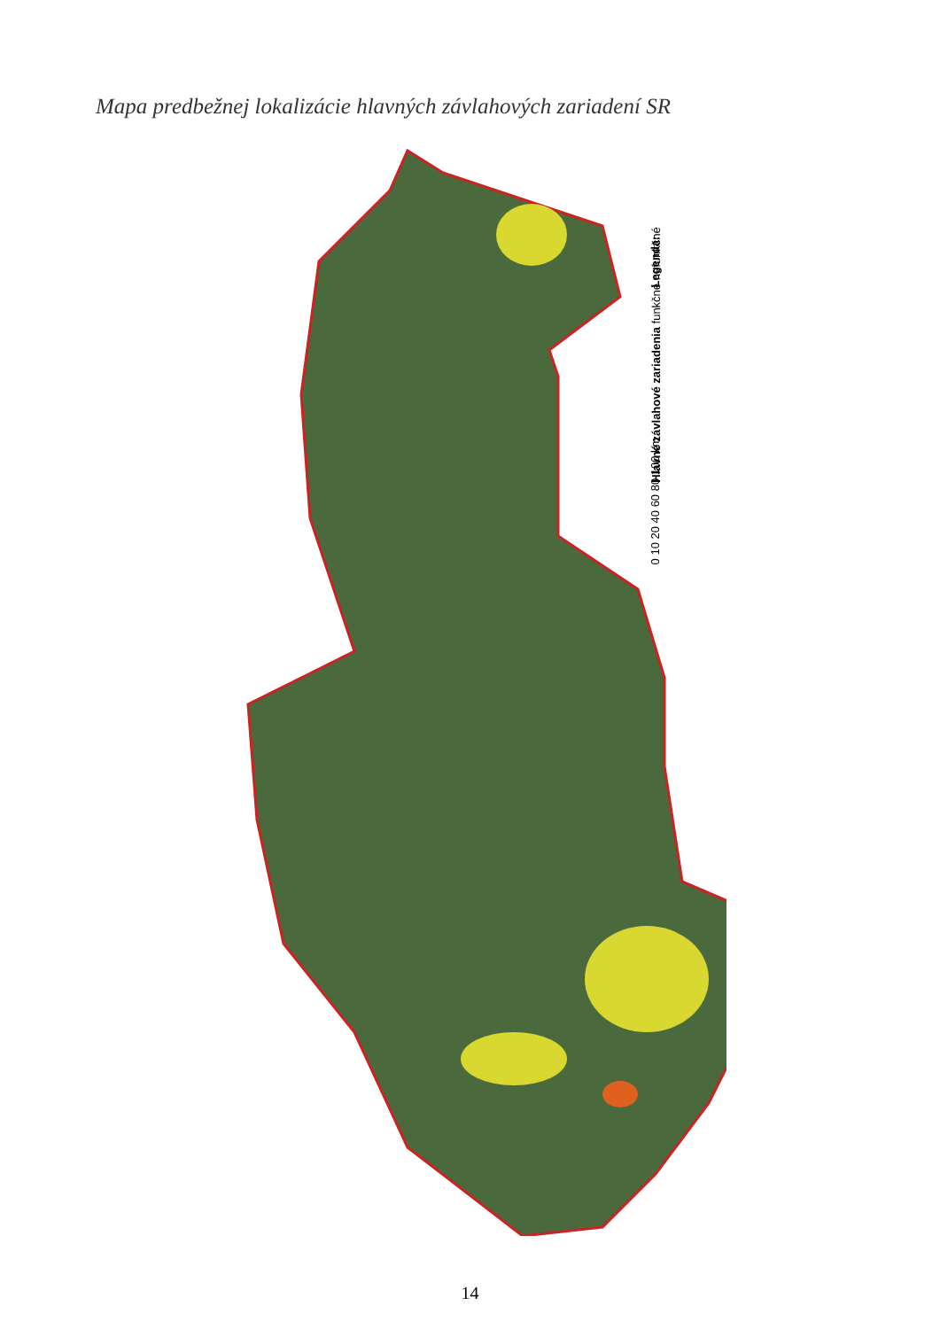Mapa predbežnej lokalizácie hlavných závlahových zariadení SR
Legenda:
Hlavné závlahové zariadenia funkčné nefunkčné
0 10 20 40 60 80 100 km
14